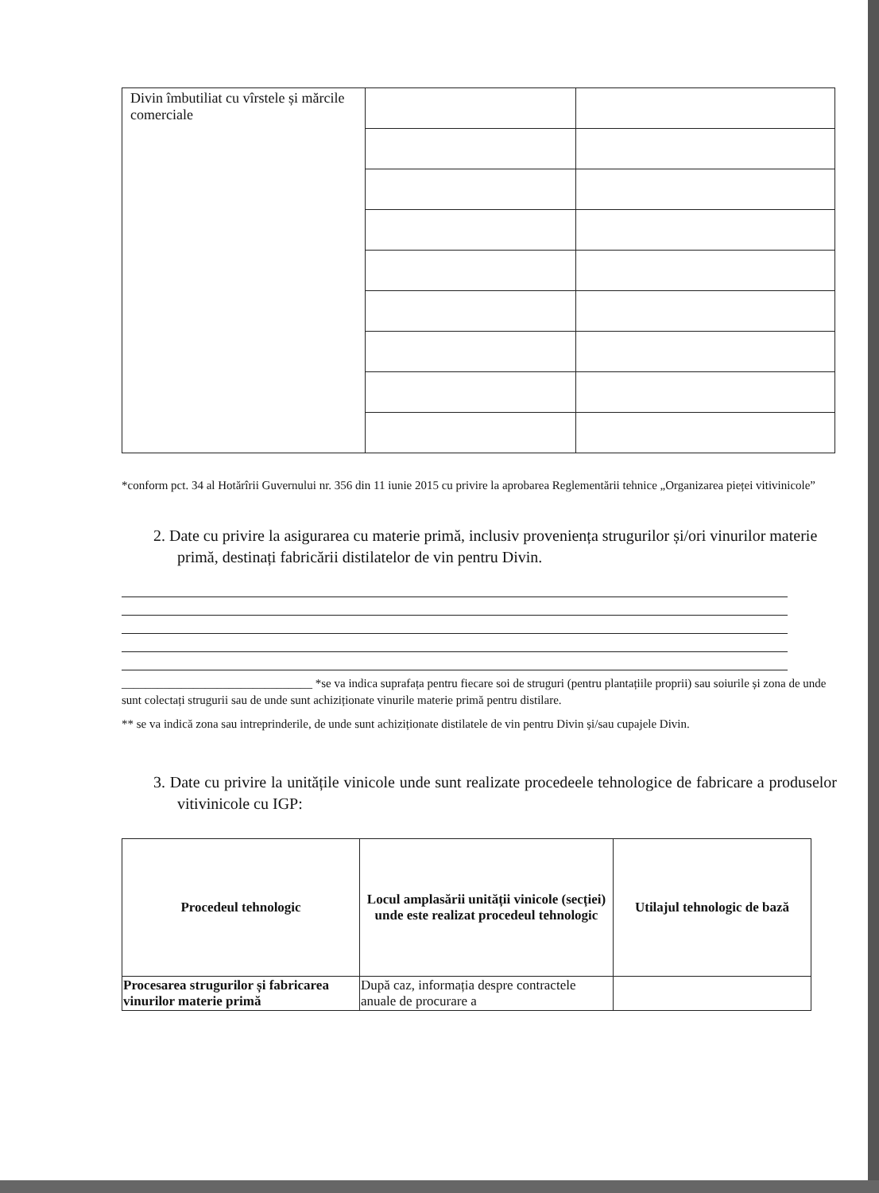| Divin îmbutiliat cu vîrstele și mărcile comerciale | | |
*conform pct. 34 al Hotărîrii Guvernului nr. 356 din 11 iunie 2015 cu privire la aprobarea Reglementării tehnice „Organizarea pieței vitivinicole”
2. Date cu privire la asigurarea cu materie primă, inclusiv proveniența strugurilor și/ori vinurilor materie primă, destinați fabricării distilatelor de vin pentru Divin.
________________________________ *se va indica suprafața pentru fiecare soi de struguri (pentru plantațiile proprii) sau soiurile și zona de unde sunt colectați strugurii sau de unde sunt achiziționate vinurile materie primă pentru distilare.
** se va indică zona sau intreprinderile, de unde sunt achiziționate distilatele de vin pentru Divin și/sau cupajele Divin.
3. Date cu privire la unitățile vinicole unde sunt realizate procedeele tehnologice de fabricare a produselor vitivinicole cu IGP:
| Procedeul tehnologic | Locul amplasării unității vinicole (secției) unde este realizat procedeul tehnologic | Utilajul tehnologic de bază |
| --- | --- | --- |
| Procesarea strugurilor și fabricarea vinurilor materie primă | După caz, informația despre contractele anuale de procurare a | |